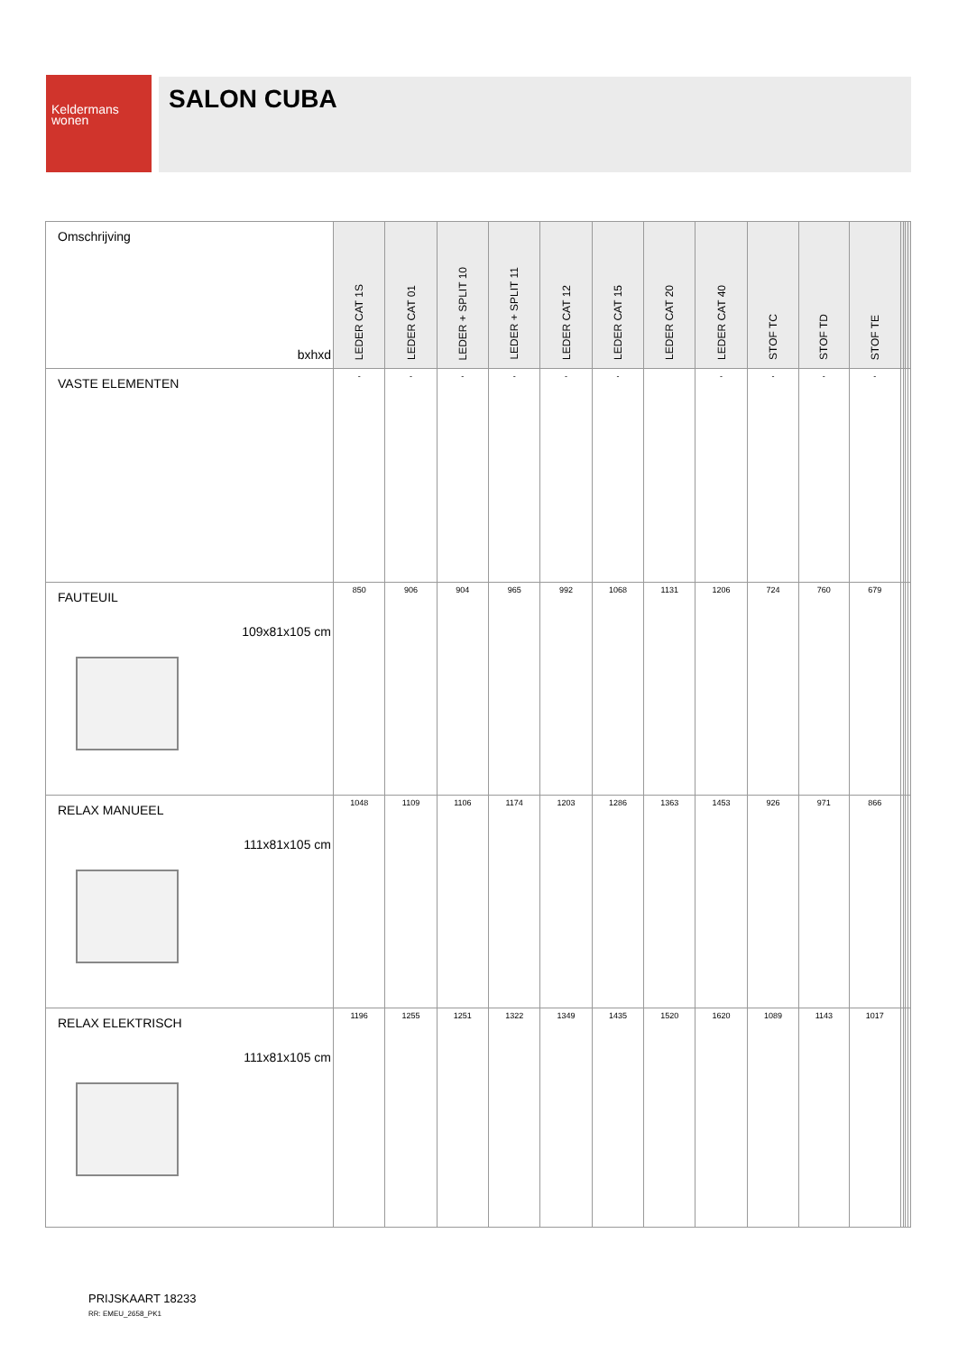Keldermans
wonen
SALON CUBA
| Omschrijving bxhxd | LEDER CAT 1S | LEDER CAT 01 | LEDER + SPLIT 10 | LEDER + SPLIT 11 | LEDER CAT 12 | LEDER CAT 15 | LEDER CAT 20 | LEDER CAT 40 | STOF TC | STOF TD | STOF TE | | | | |
| --- | --- | --- | --- | --- | --- | --- | --- | --- | --- | --- | --- | --- | --- | --- | --- |
| VASTE ELEMENTEN | - | - | - | - | - | - | | - | - | - | - | | | | |
| FAUTEUIL 109x81x105 cm | 850 | 906 | 904 | 965 | 992 | 1068 | 1131 | 1206 | 724 | 760 | 679 | | | | |
| RELAX MANUEEL 111x81x105 cm | 1048 | 1109 | 1106 | 1174 | 1203 | 1286 | 1363 | 1453 | 926 | 971 | 866 | | | | |
| RELAX ELEKTRISCH 111x81x105 cm | 1196 | 1255 | 1251 | 1322 | 1349 | 1435 | 1520 | 1620 | 1089 | 1143 | 1017 | | | | |
PRIJSKAART 18233
RR: EMEU_2658_PK1